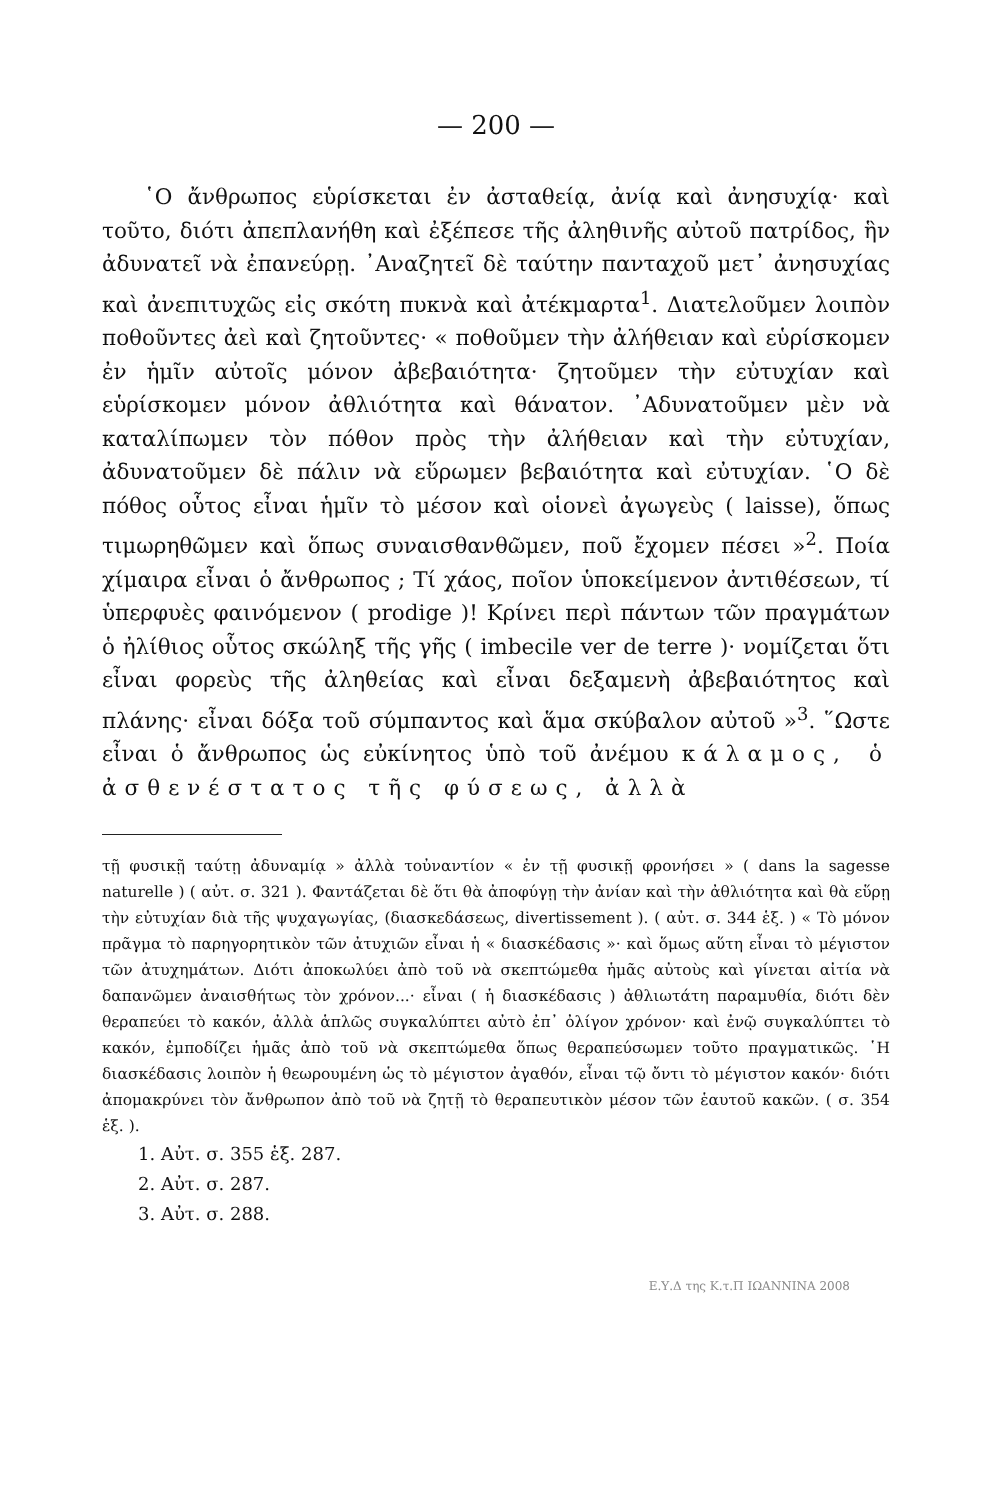— 200 —
῾Ο ἄνθρωπος εὑρίσκεται ἐν ἀσταθείᾳ, ἀνίᾳ καὶ ἀνησυχίᾳ· καὶ τοῦτο, διότι ἀπεπλανήθη καὶ ἐξέπεσε τῆς ἀληθινῆς αὐτοῦ πατρίδος, ἣν ἀδυνατεῖ νὰ ἐπανεύρῃ. ᾿Αναζητεῖ δὲ ταύτην πανταχοῦ μετ᾿ ἀνησυχίας καὶ ἀνεπιτυχῶς εἰς σκότη πυκνὰ καὶ ἀτέκμαρτα<sup>1</sup>. Διατελοῦμεν λοιπὸν ποθοῦντες ἀεὶ καὶ ζητοῦντες· « ποθοῦμεν τὴν ἀλήθειαν καὶ εὑρίσκομεν ἐν ἡμῖν αὐτοῖς μόνον ἀβεβαιότητα· ζητοῦμεν τὴν εὐτυχίαν καὶ εὑρίσκομεν μόνον ἀθλιότητα καὶ θάνατον. ᾿Αδυνατοῦμεν μὲν νὰ καταλίπωμεν τὸν πόθον πρὸς τὴν ἀλήθειαν καὶ τὴν εὐτυχίαν, ἀδυνατοῦμεν δὲ πάλιν νὰ εὕρωμεν βεβαιότητα καὶ εὐτυχίαν. ῾Ο δὲ πόθος οὗτος εἶναι ἡμῖν τὸ μέσον καὶ οἱονεὶ ἀγωγεὺς ( laisse), ὅπως τιμωρηθῶμεν καὶ ὅπως συναισθανθῶμεν, ποῦ ἔχομεν πέσει »<sup>2</sup>. Ποία χίμαιρα εἶναι ὁ ἄνθρωπος ; Τί χάος, ποῖον ὑποκείμενον ἀντιθέσεων, τί ὑπερφυὲς φαινόμενον ( prodige )! Κρίνει περὶ πάντων τῶν πραγμάτων ὁ ἠλίθιος οὗτος σκώληξ τῆς γῆς ( imbecile ver de terre )· νομίζεται ὅτι εἶναι φορεὺς τῆς ἀληθείας καὶ εἶναι δεξαμενὴ ἀβεβαιότητος καὶ πλάνης· εἶναι δόξα τοῦ σύμπαντος καὶ ἅμα σκύβαλον αὐτοῦ »<sup>3</sup>. ῞Ωστε εἶναι ὁ ἄνθρωπος ὡς εὐκίνητος ὑπὸ τοῦ ἀνέμου κάλαμος, ὁ ἀσθενέστατος τῆς φύσεως, ἀλλὰ
τῇ φυσικῇ ταύτῃ ἀδυναμίᾳ » ἀλλὰ τοὐναντίον « ἐν τῇ φυσικῇ φρονήσει » ( dans la sagesse naturelle ) ( αὐτ. σ. 321 ). Φαντάζεται δὲ ὅτι θὰ ἀποφύγῃ τὴν ἀνίαν καὶ τὴν ἀθλιότητα καὶ θὰ εὕρῃ τὴν εὐτυχίαν διὰ τῆς ψυχαγωγίας, (διασκεδάσεως, divertissement ). ( αὐτ. σ. 344 ἑξ. ) « Τὸ μόνον πρᾶγμα τὸ παρηγορητικὸν τῶν ἀτυχιῶν εἶναι ἡ « διασκέδασις »· καὶ ὅμως αὕτη εἶναι τὸ μέγιστον τῶν ἀτυχημάτων. Διότι ἀποκωλύει ἀπὸ τοῦ νὰ σκεπτώμεθα ἡμᾶς αὐτοὺς καὶ γίνεται αἰτία νὰ δαπανῶμεν ἀναισθήτως τὸν χρόνον...· εἶναι ( ἡ διασκέδασις ) ἀθλιωτάτη παραμυθία, διότι δὲν θεραπεύει τὸ κακόν, ἀλλὰ ἁπλῶς συγκαλύπτει αὐτὸ ἐπ᾿ ὀλίγον χρόνον· καὶ ἐνῷ συγκαλύπτει τὸ κακόν, ἐμποδίζει ἡμᾶς ἀπὸ τοῦ νὰ σκεπτώμεθα ὅπως θεραπεύσωμεν τοῦτο πραγματικῶς. ῾Η διασκέδασις λοιπὸν ἡ θεωρουμένη ὡς τὸ μέγιστον ἀγαθόν, εἶναι τῷ ὄντι τὸ μέγιστον κακόν· διότι ἀπομακρύνει τὸν ἄνθρωπον ἀπὸ τοῦ νὰ ζητῇ τὸ θεραπευτικὸν μέσον τῶν ἑαυτοῦ κακῶν. ( σ. 354 ἑξ. ).
1. Αὐτ. σ. 355 ἑξ. 287.
2. Αὐτ. σ. 287.
3. Αὐτ. σ. 288.
Ε.Υ.Δ της Κ.τ.Π ΙΩΑΝΝΙΝΑ 2008